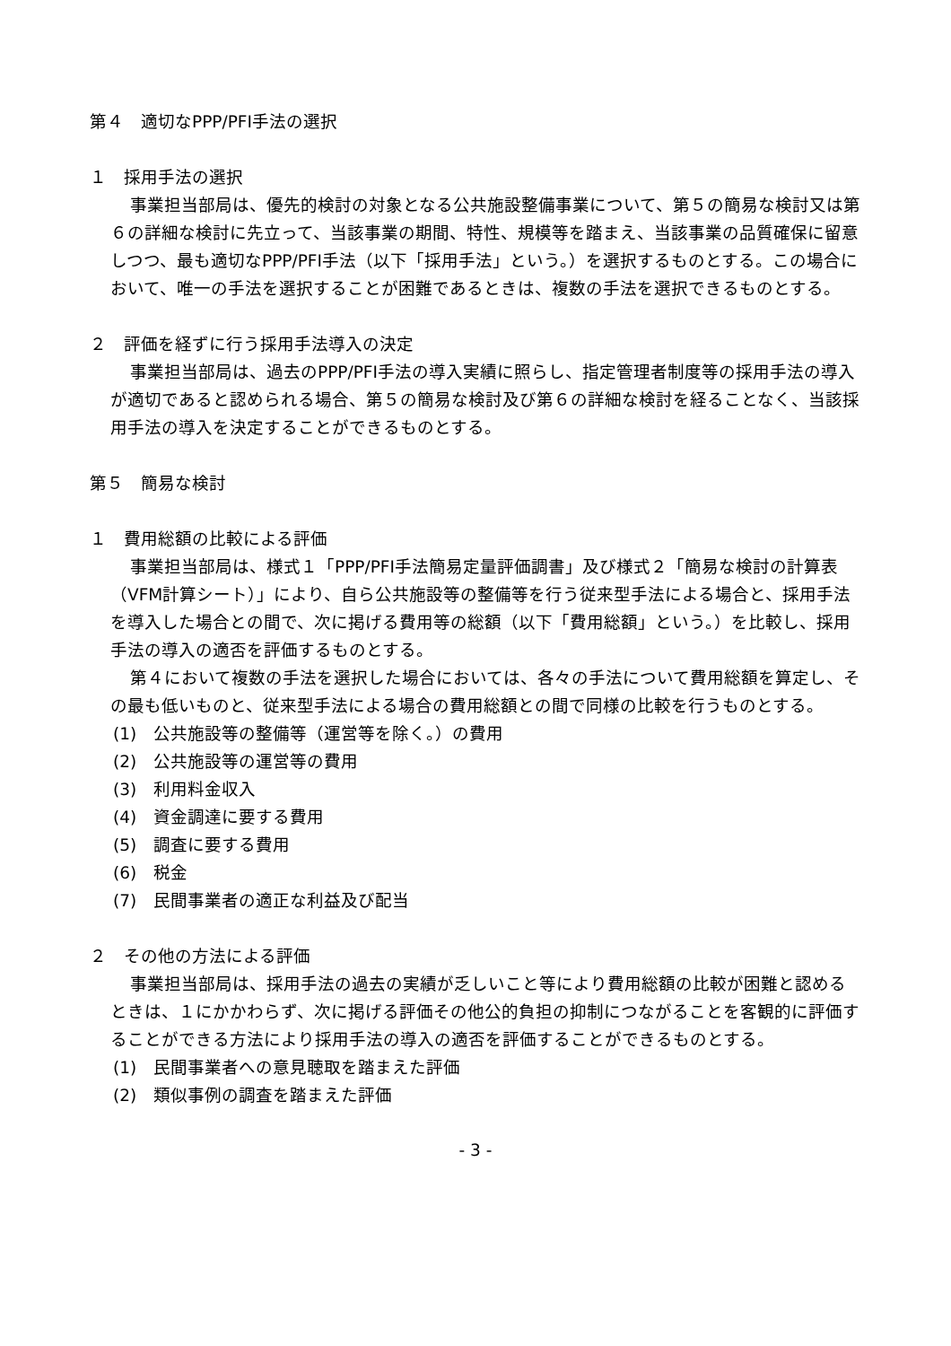第４　適切なPPP/PFI手法の選択
１　採用手法の選択
事業担当部局は、優先的検討の対象となる公共施設整備事業について、第５の簡易な検討又は第６の詳細な検討に先立って、当該事業の期間、特性、規模等を踏まえ、当該事業の品質確保に留意しつつ、最も適切なPPP/PFI手法（以下「採用手法」という。）を選択するものとする。この場合において、唯一の手法を選択することが困難であるときは、複数の手法を選択できるものとする。
２　評価を経ずに行う採用手法導入の決定
事業担当部局は、過去のPPP/PFI手法の導入実績に照らし、指定管理者制度等の採用手法の導入が適切であると認められる場合、第５の簡易な検討及び第６の詳細な検討を経ることなく、当該採用手法の導入を決定することができるものとする。
第５　簡易な検討
１　費用総額の比較による評価
事業担当部局は、様式１「PPP/PFI手法簡易定量評価調書」及び様式２「簡易な検討の計算表（VFM計算シート）」により、自ら公共施設等の整備等を行う従来型手法による場合と、採用手法を導入した場合との間で、次に掲げる費用等の総額（以下「費用総額」という。）を比較し、採用手法の導入の適否を評価するものとする。
第４において複数の手法を選択した場合においては、各々の手法について費用総額を算定し、その最も低いものと、従来型手法による場合の費用総額との間で同様の比較を行うものとする。
(1)　公共施設等の整備等（運営等を除く。）の費用
(2)　公共施設等の運営等の費用
(3)　利用料金収入
(4)　資金調達に要する費用
(5)　調査に要する費用
(6)　税金
(7)　民間事業者の適正な利益及び配当
２　その他の方法による評価
事業担当部局は、採用手法の過去の実績が乏しいこと等により費用総額の比較が困難と認めるときは、１にかかわらず、次に掲げる評価その他公的負担の抑制につながることを客観的に評価することができる方法により採用手法の導入の適否を評価することができるものとする。
(1)　民間事業者への意見聴取を踏まえた評価
(2)　類似事例の調査を踏まえた評価
- 3 -